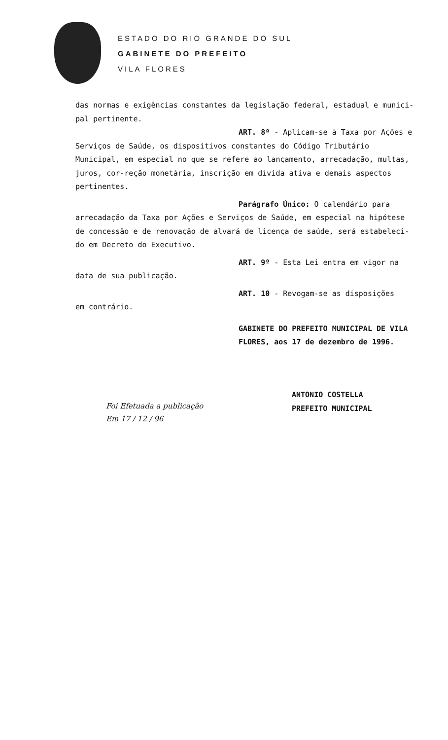ESTADO DO RIO GRANDE DO SUL
GABINETE DO PREFEITO
VILA FLORES
das normas e exigências constantes da legislação federal, estadual e munici-
pal pertinente.
ART. 8º - Aplicam-se à Taxa por Ações e
Serviços de Saúde, os dispositivos constantes do Código Tributário Municipal, em especial no que se refere ao lançamento, arrecadação, multas, juros, cor-reção monetária, inscrição em dívida ativa e demais aspectos pertinentes.
Parágrafo Único: O calendário para
arrecadação da Taxa por Ações e Serviços de Saúde, em especial na hipótese de concessão e de renovação de alvará de licença de saúde, será estabeleci-do em Decreto do Executivo.
ART. 9º - Esta Lei entra em vigor na
data de sua publicação.
ART. 10 - Revogam-se as disposições
em contrário.
GABINETE DO PREFEITO MUNICIPAL DE VILA
FLORES, aos 17 de dezembro de 1996.
ANTONIO COSTELLA
PREFEITO MUNICIPAL
Foi Efetuada a publicação
Em 17 / 12 / 96